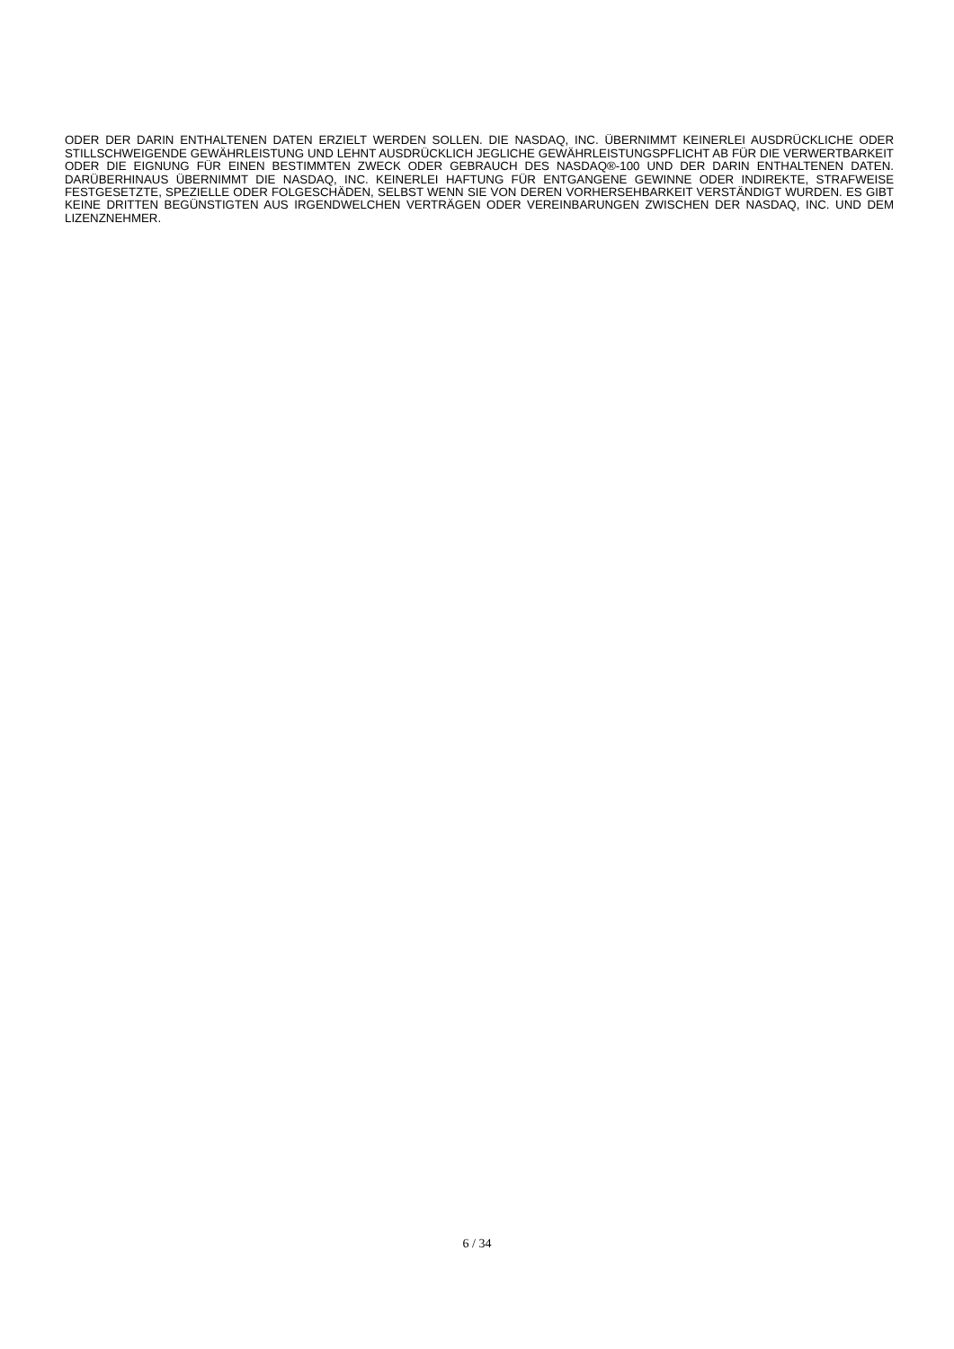ODER DER DARIN ENTHALTENEN DATEN ERZIELT WERDEN SOLLEN. DIE NASDAQ, INC. ÜBERNIMMT KEINERLEI AUSDRÜCKLICHE ODER STILLSCHWEIGENDE GEWÄHRLEISTUNG UND LEHNT AUSDRÜCKLICH JEGLICHE GEWÄHRLEISTUNGSPFLICHT AB FÜR DIE VERWERTBARKEIT ODER DIE EIGNUNG FÜR EINEN BESTIMMTEN ZWECK ODER GEBRAUCH DES NASDAQ®-100 UND DER DARIN ENTHALTENEN DATEN. DARÜBERHINAUS ÜBERNIMMT DIE NASDAQ, INC. KEINERLEI HAFTUNG FÜR ENTGANGENE GEWINNE ODER INDIREKTE, STRAFWEISE FESTGESETZTE, SPEZIELLE ODER FOLGESCHÄDEN, SELBST WENN SIE VON DEREN VORHERSEHBARKEIT VERSTÄNDIGT WURDEN. ES GIBT KEINE DRITTEN BEGÜNSTIGTEN AUS IRGENDWELCHEN VERTRÄGEN ODER VEREINBARUNGEN ZWISCHEN DER NASDAQ, INC. UND DEM LIZENZNEHMER.
6 / 34